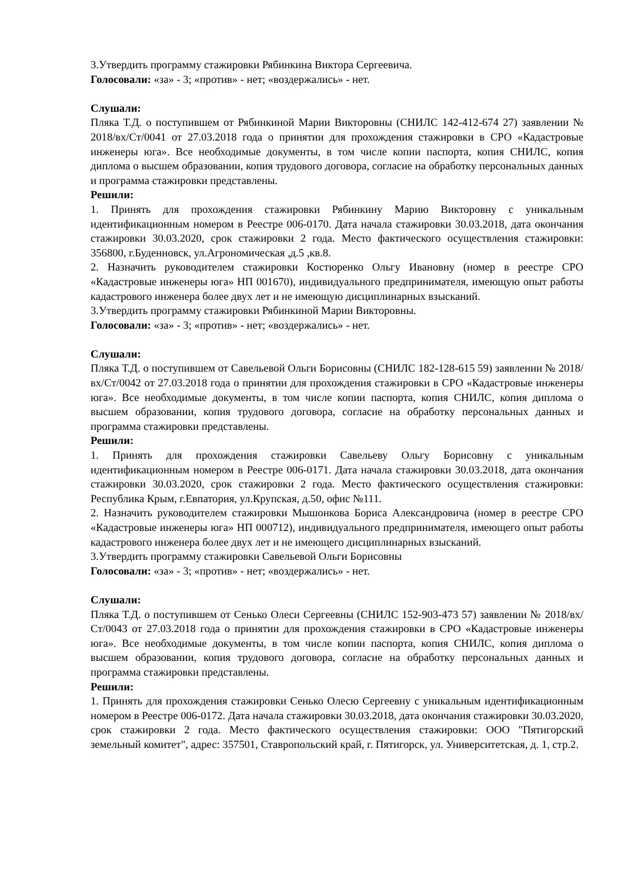3.Утвердить программу стажировки Рябинкина Виктора Сергеевича.
Голосовали: «за» - 3; «против» - нет; «воздержались» - нет.
Слушали:
Пляка Т.Д. о поступившем от Рябинкиной Марии Викторовны (СНИЛС 142-412-674 27) заявлении № 2018/вх/Ст/0041 от 27.03.2018 года о принятии для прохождения стажировки в СРО «Кадастровые инженеры юга». Все необходимые документы, в том числе копии паспорта, копия СНИЛС, копия диплома о высшем образовании, копия трудового договора, согласие на обработку персональных данных и программа стажировки представлены.
Решили:
1. Принять для прохождения стажировки Рябинкину Марию Викторовну с уникальным идентификационным номером в Реестре 006-0170. Дата начала стажировки 30.03.2018, дата окончания стажировки 30.03.2020, срок стажировки 2 года. Место фактического осуществления стажировки: 356800, г.Буденновск, ул.Агрономическая ,д.5 ,кв.8.
2. Назначить руководителем стажировки Костюренко Ольгу Ивановну (номер в реестре СРО «Кадастровые инженеры юга» НП 001670), индивидуального предпринимателя, имеющую опыт работы кадастрового инженера более двух лет и не имеющую дисциплинарных взысканий.
3.Утвердить программу стажировки Рябинкиной Марии Викторовны.
Голосовали: «за» - 3; «против» - нет; «воздержались» - нет.
Слушали:
Пляка Т.Д. о поступившем от Савельевой Ольги Борисовны (СНИЛС 182-128-615 59) заявлении № 2018/вх/Ст/0042 от 27.03.2018 года о принятии для прохождения стажировки в СРО «Кадастровые инженеры юга». Все необходимые документы, в том числе копии паспорта, копия СНИЛС, копия диплома о высшем образовании, копия трудового договора, согласие на обработку персональных данных и программа стажировки представлены.
Решили:
1. Принять для прохождения стажировки Савельеву Ольгу Борисовну с уникальным идентификационным номером в Реестре 006-0171. Дата начала стажировки 30.03.2018, дата окончания стажировки 30.03.2020, срок стажировки 2 года. Место фактического осуществления стажировки: Республика Крым, г.Евпатория, ул.Крупская, д.50, офис №111.
2. Назначить руководителем стажировки Мышонкова Бориса Александровича (номер в реестре СРО «Кадастровые инженеры юга» НП 000712), индивидуального предпринимателя, имеющего опыт работы кадастрового инженера более двух лет и не имеющего дисциплинарных взысканий.
3.Утвердить программу стажировки Савельевой Ольги Борисовны
Голосовали: «за» - 3; «против» - нет; «воздержались» - нет.
Слушали:
Пляка Т.Д. о поступившем от Сенько Олеси Сергеевны (СНИЛС 152-903-473 57) заявлении № 2018/вх/Ст/0043 от 27.03.2018 года о принятии для прохождения стажировки в СРО «Кадастровые инженеры юга». Все необходимые документы, в том числе копии паспорта, копия СНИЛС, копия диплома о высшем образовании, копия трудового договора, согласие на обработку персональных данных и программа стажировки представлены.
Решили:
1. Принять для прохождения стажировки Сенько Олесю Сергеевну с уникальным идентификационным номером в Реестре 006-0172. Дата начала стажировки 30.03.2018, дата окончания стажировки 30.03.2020, срок стажировки 2 года. Место фактического осуществления стажировки: ООО "Пятигорский земельный комитет", адрес: 357501, Ставропольский край, г. Пятигорск, ул. Университетская, д. 1, стр.2.